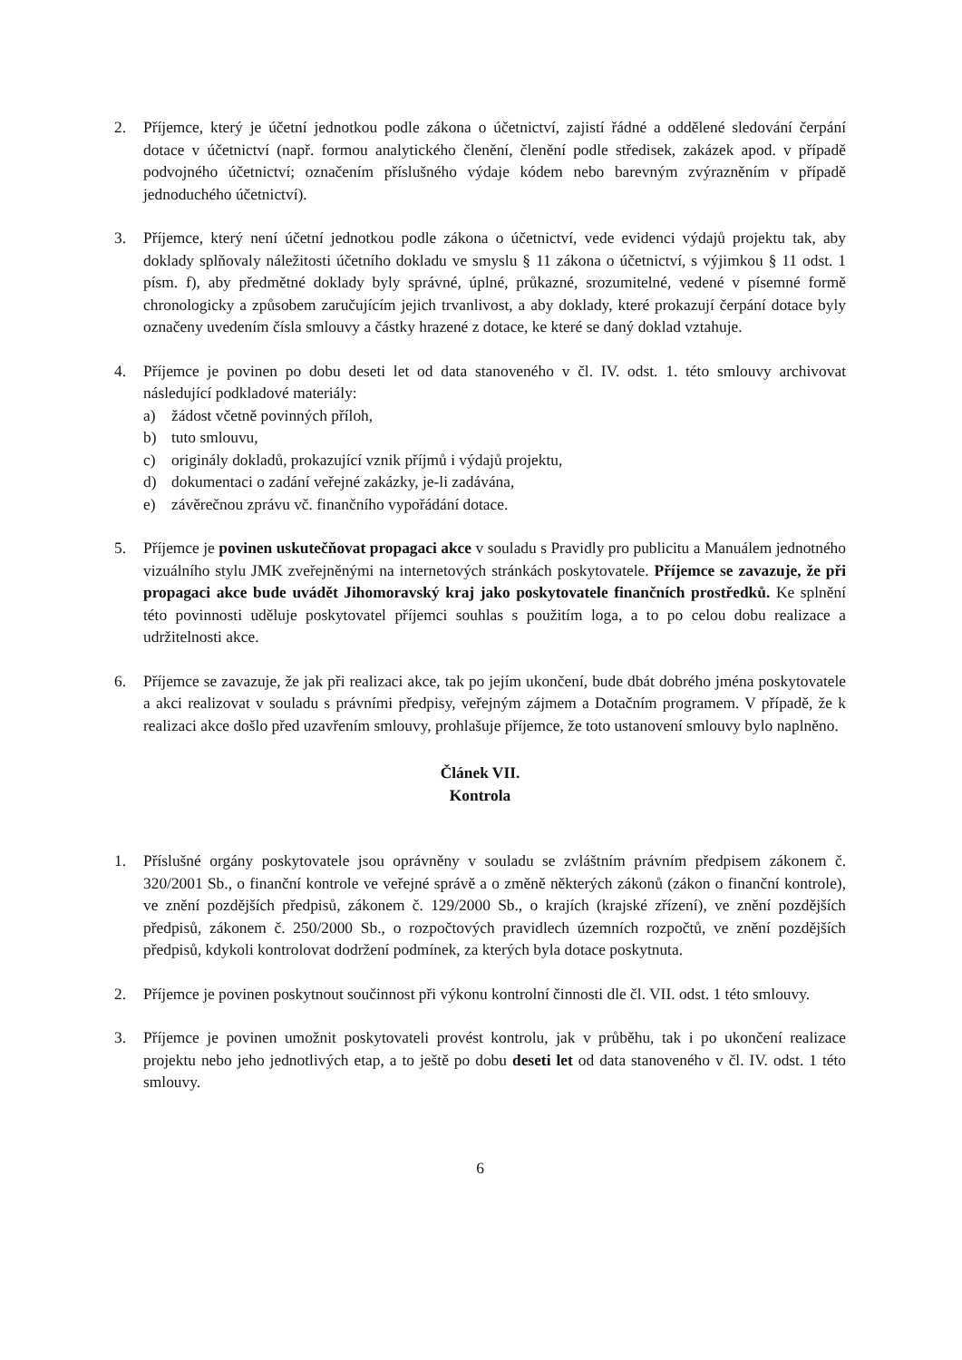2. Příjemce, který je účetní jednotkou podle zákona o účetnictví, zajistí řádné a oddělené sledování čerpání dotace v účetnictví (např. formou analytického členění, členění podle středisek, zakázek apod. v případě podvojného účetnictví; označením příslušného výdaje kódem nebo barevným zvýrazněním v případě jednoduchého účetnictví).
3. Příjemce, který není účetní jednotkou podle zákona o účetnictví, vede evidenci výdajů projektu tak, aby doklady splňovaly náležitosti účetního dokladu ve smyslu § 11 zákona o účetnictví, s výjimkou § 11 odst. 1 písm. f), aby předmětné doklady byly správné, úplné, průkazné, srozumitelné, vedené v písemné formě chronologicky a způsobem zaručujícím jejich trvanlivost, a aby doklady, které prokazují čerpání dotace byly označeny uvedením čísla smlouvy a částky hrazené z dotace, ke které se daný doklad vztahuje.
4. Příjemce je povinen po dobu deseti let od data stanoveného v čl. IV. odst. 1. této smlouvy archivovat následující podkladové materiály:
a) žádost včetně povinných příloh,
b) tuto smlouvu,
c) originály dokladů, prokazující vznik příjmů i výdajů projektu,
d) dokumentaci o zadání veřejné zakázky, je-li zadávána,
e) závěrečnou zprávu vč. finančního vypořádání dotace.
5. Příjemce je povinen uskutečňovat propagaci akce v souladu s Pravidly pro publicitu a Manuálem jednotného vizuálního stylu JMK zveřejněnými na internetových stránkách poskytovatele. Příjemce se zavazuje, že při propagaci akce bude uvádět Jihomoravský kraj jako poskytovatele finančních prostředků. Ke splnění této povinnosti uděluje poskytovatel příjemci souhlas s použitím loga, a to po celou dobu realizace a udržitelnosti akce.
6. Příjemce se zavazuje, že jak při realizaci akce, tak po jejím ukončení, bude dbát dobrého jména poskytovatele a akci realizovat v souladu s právními předpisy, veřejným zájmem a Dotačním programem. V případě, že k realizaci akce došlo před uzavřením smlouvy, prohlašuje příjemce, že toto ustanovení smlouvy bylo naplněno.
Článek VII.
Kontrola
1. Příslušné orgány poskytovatele jsou oprávněny v souladu se zvláštním právním předpisem zákonem č. 320/2001 Sb., o finanční kontrole ve veřejné správě a o změně některých zákonů (zákon o finanční kontrole), ve znění pozdějších předpisů, zákonem č. 129/2000 Sb., o krajích (krajské zřízení), ve znění pozdějších předpisů, zákonem č. 250/2000 Sb., o rozpočtových pravidlech územních rozpočtů, ve znění pozdějších předpisů, kdykoli kontrolovat dodržení podmínek, za kterých byla dotace poskytnuta.
2. Příjemce je povinen poskytnout součinnost při výkonu kontrolní činnosti dle čl. VII. odst. 1 této smlouvy.
3. Příjemce je povinen umožnit poskytovateli provést kontrolu, jak v průběhu, tak i po ukončení realizace projektu nebo jeho jednotlivých etap, a to ještě po dobu deseti let od data stanoveného v čl. IV. odst. 1 této smlouvy.
6